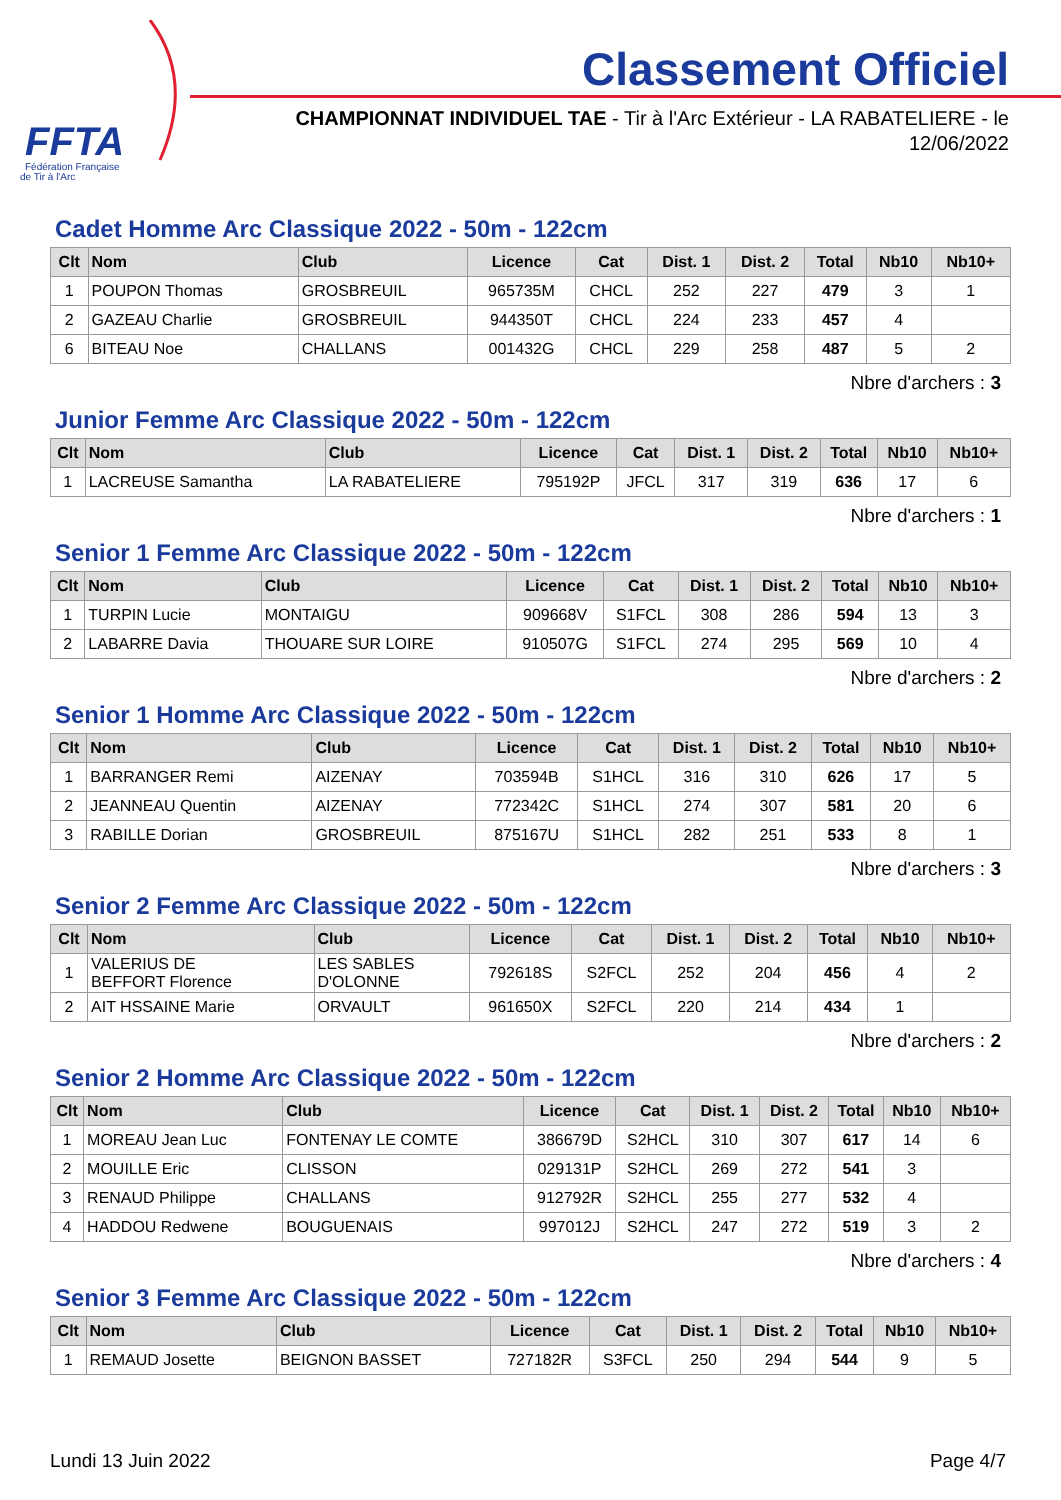FFTA
Fédération Française
de Tir à l'Arc
Classement Officiel
CHAMPIONNAT INDIVIDUEL TAE - Tir à l'Arc Extérieur - LA RABATELIERE - le 12/06/2022
Cadet Homme Arc Classique 2022 - 50m - 122cm
| Clt | Nom | Club | Licence | Cat | Dist. 1 | Dist. 2 | Total | Nb10 | Nb10+ |
| --- | --- | --- | --- | --- | --- | --- | --- | --- | --- |
| 1 | POUPON Thomas | GROSBREUIL | 965735M | CHCL | 252 | 227 | 479 | 3 | 1 |
| 2 | GAZEAU Charlie | GROSBREUIL | 944350T | CHCL | 224 | 233 | 457 | 4 | |
| 6 | BITEAU Noe | CHALLANS | 001432G | CHCL | 229 | 258 | 487 | 5 | 2 |
Nbre d'archers : 3
Junior Femme Arc Classique 2022 - 50m - 122cm
| Clt | Nom | Club | Licence | Cat | Dist. 1 | Dist. 2 | Total | Nb10 | Nb10+ |
| --- | --- | --- | --- | --- | --- | --- | --- | --- | --- |
| 1 | LACREUSE Samantha | LA RABATELIERE | 795192P | JFCL | 317 | 319 | 636 | 17 | 6 |
Nbre d'archers : 1
Senior 1 Femme Arc Classique 2022 - 50m - 122cm
| Clt | Nom | Club | Licence | Cat | Dist. 1 | Dist. 2 | Total | Nb10 | Nb10+ |
| --- | --- | --- | --- | --- | --- | --- | --- | --- | --- |
| 1 | TURPIN Lucie | MONTAIGU | 909668V | S1FCL | 308 | 286 | 594 | 13 | 3 |
| 2 | LABARRE Davia | THOUARE SUR LOIRE | 910507G | S1FCL | 274 | 295 | 569 | 10 | 4 |
Nbre d'archers : 2
Senior 1 Homme Arc Classique 2022 - 50m - 122cm
| Clt | Nom | Club | Licence | Cat | Dist. 1 | Dist. 2 | Total | Nb10 | Nb10+ |
| --- | --- | --- | --- | --- | --- | --- | --- | --- | --- |
| 1 | BARRANGER Remi | AIZENAY | 703594B | S1HCL | 316 | 310 | 626 | 17 | 5 |
| 2 | JEANNEAU Quentin | AIZENAY | 772342C | S1HCL | 274 | 307 | 581 | 20 | 6 |
| 3 | RABILLE Dorian | GROSBREUIL | 875167U | S1HCL | 282 | 251 | 533 | 8 | 1 |
Nbre d'archers : 3
Senior 2 Femme Arc Classique 2022 - 50m - 122cm
| Clt | Nom | Club | Licence | Cat | Dist. 1 | Dist. 2 | Total | Nb10 | Nb10+ |
| --- | --- | --- | --- | --- | --- | --- | --- | --- | --- |
| 1 | VALERIUS DE BEFFORT Florence | LES SABLES D'OLONNE | 792618S | S2FCL | 252 | 204 | 456 | 4 | 2 |
| 2 | AIT HSSAINE Marie | ORVAULT | 961650X | S2FCL | 220 | 214 | 434 | 1 | |
Nbre d'archers : 2
Senior 2 Homme Arc Classique 2022 - 50m - 122cm
| Clt | Nom | Club | Licence | Cat | Dist. 1 | Dist. 2 | Total | Nb10 | Nb10+ |
| --- | --- | --- | --- | --- | --- | --- | --- | --- | --- |
| 1 | MOREAU Jean Luc | FONTENAY LE COMTE | 386679D | S2HCL | 310 | 307 | 617 | 14 | 6 |
| 2 | MOUILLE Eric | CLISSON | 029131P | S2HCL | 269 | 272 | 541 | 3 | |
| 3 | RENAUD Philippe | CHALLANS | 912792R | S2HCL | 255 | 277 | 532 | 4 | |
| 4 | HADDOU Redwene | BOUGUENAIS | 997012J | S2HCL | 247 | 272 | 519 | 3 | 2 |
Nbre d'archers : 4
Senior 3 Femme Arc Classique 2022 - 50m - 122cm
| Clt | Nom | Club | Licence | Cat | Dist. 1 | Dist. 2 | Total | Nb10 | Nb10+ |
| --- | --- | --- | --- | --- | --- | --- | --- | --- | --- |
| 1 | REMAUD Josette | BEIGNON BASSET | 727182R | S3FCL | 250 | 294 | 544 | 9 | 5 |
Lundi 13 Juin 2022 Page 4/7